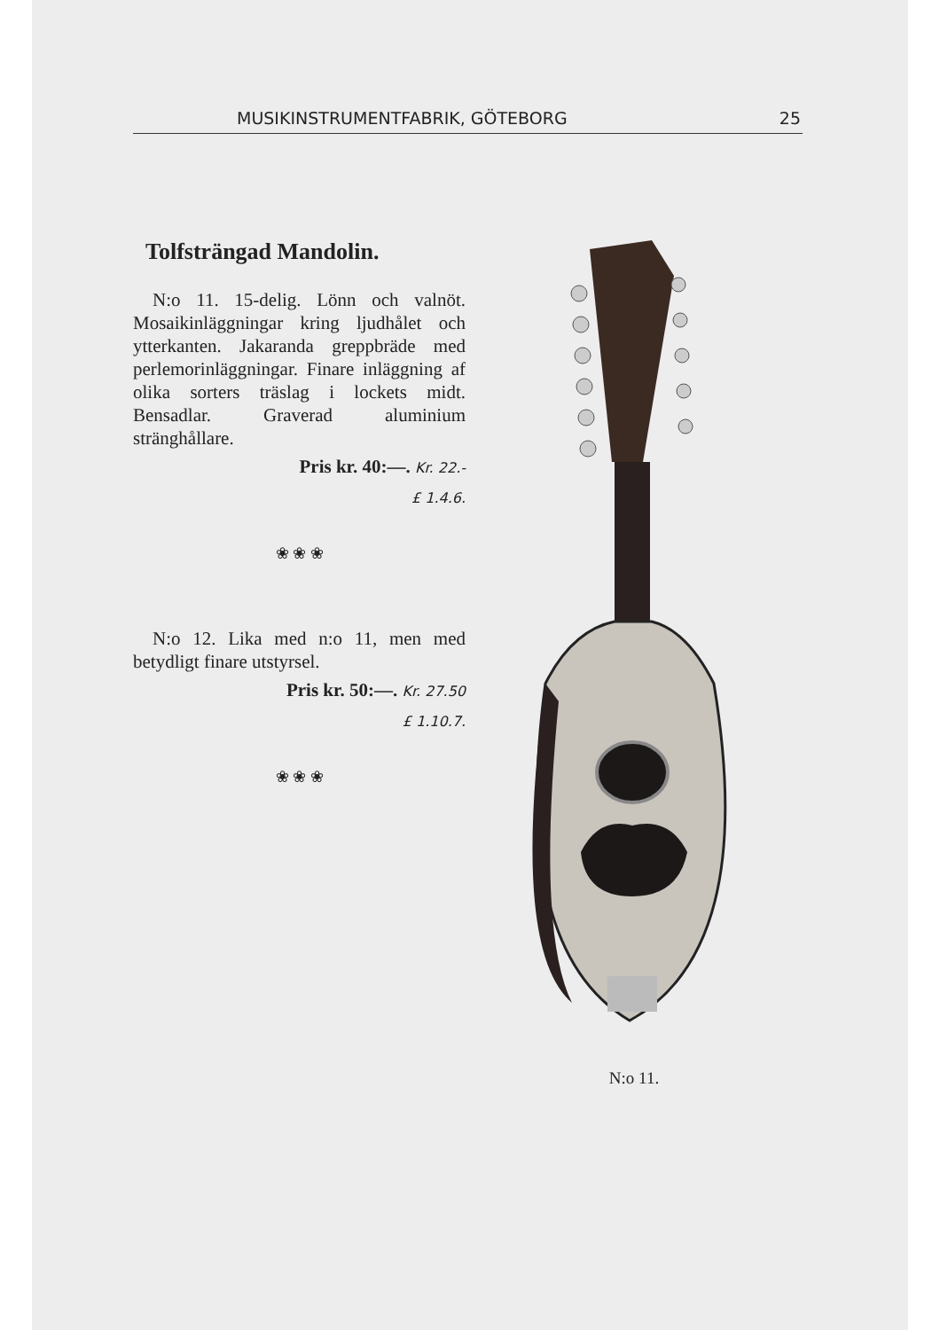MUSIKINSTRUMENTFABRIK, GÖTEBORG 25
Tolfsträngad Mandolin.
N:o 11. 15-delig. Lönn och valnöt. Mosaikinläggningar kring ljudhålet och ytterkanten. Jakaranda greppbräde med perlemorinläggningar. Finare inläggning af olika sorters träslag i lockets midt. Bensadlar. Graverad aluminium stränghållare.
Pris kr. 40:—. Kr. 22.-
£ 1.4.6.
❀ ❀ ❀
N:o 12. Lika med n:o 11, men med betydligt finare utstyrsel.
Pris kr. 50:—. Kr. 27.50
£ 1.10.7.
❀ ❀ ❀
N:o 11.